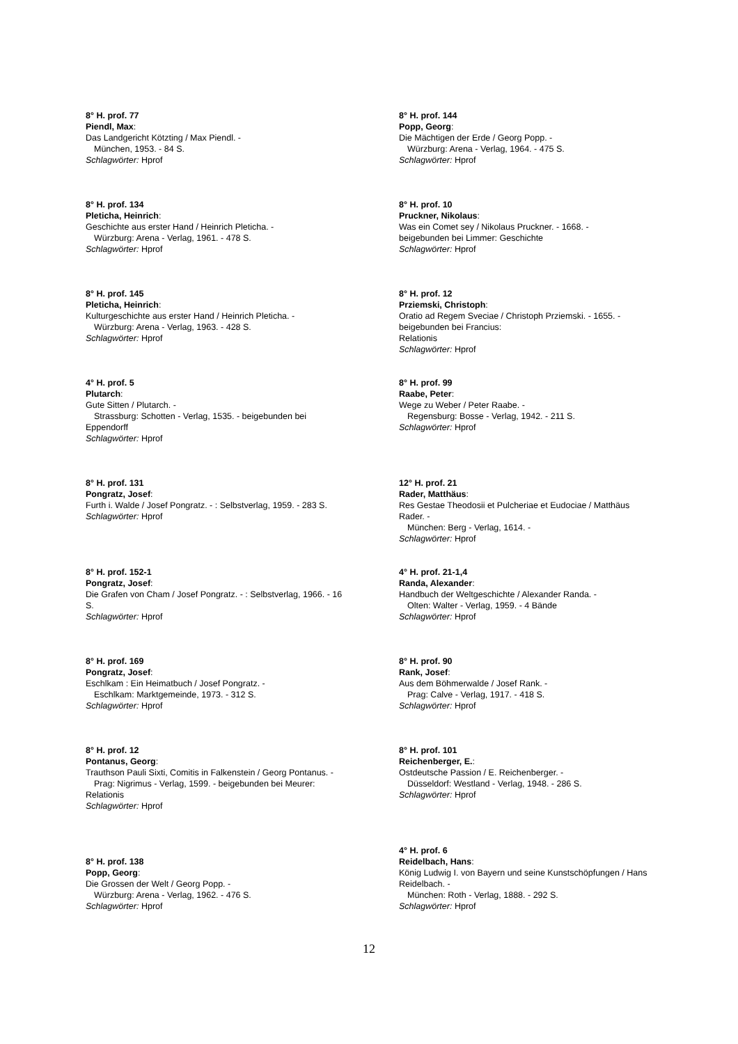8° H. prof. 77
Piendl, Max:
Das Landgericht Kötzting / Max Piendl. -
München, 1953. - 84 S.
Schlagwörter: Hprof
8° H. prof. 134
Pleticha, Heinrich:
Geschichte aus erster Hand / Heinrich Pleticha. -
Würzburg: Arena - Verlag, 1961. - 478 S.
Schlagwörter: Hprof
8° H. prof. 145
Pleticha, Heinrich:
Kulturgeschichte aus erster Hand / Heinrich Pleticha. -
Würzburg: Arena - Verlag, 1963. - 428 S.
Schlagwörter: Hprof
4° H. prof. 5
Plutarch:
Gute Sitten / Plutarch. -
Strassburg: Schotten - Verlag, 1535. - beigebunden bei
Eppendorff
Schlagwörter: Hprof
8° H. prof. 131
Pongratz, Josef:
Furth i. Walde / Josef Pongratz. - : Selbstverlag, 1959. - 283 S.
Schlagwörter: Hprof
8° H. prof. 152-1
Pongratz, Josef:
Die Grafen von Cham / Josef Pongratz. - : Selbstverlag, 1966. - 16 S.
Schlagwörter: Hprof
8° H. prof. 169
Pongratz, Josef:
Eschlkam : Ein Heimatbuch / Josef Pongratz. -
Eschlkam: Marktgemeinde, 1973. - 312 S.
Schlagwörter: Hprof
8° H. prof. 12
Pontanus, Georg:
Trauthson Pauli Sixti, Comitis in Falkenstein / Georg Pontanus. -
Prag: Nigrimus - Verlag, 1599. - beigebunden bei Meurer:
Relationis
Schlagwörter: Hprof
8° H. prof. 138
Popp, Georg:
Die Grossen der Welt / Georg Popp. -
Würzburg: Arena - Verlag, 1962. - 476 S.
Schlagwörter: Hprof
8° H. prof. 144
Popp, Georg:
Die Mächtigen der Erde / Georg Popp. -
Würzburg: Arena - Verlag, 1964. - 475 S.
Schlagwörter: Hprof
8° H. prof. 10
Pruckner, Nikolaus:
Was ein Comet sey / Nikolaus Pruckner. - 1668. -
beigebunden bei Limmer: Geschichte
Schlagwörter: Hprof
8° H. prof. 12
Prziemski, Christoph:
Oratio ad Regem Sveciae / Christoph Prziemski. - 1655. -
beigebunden bei Francius:
Relationis
Schlagwörter: Hprof
8° H. prof. 99
Raabe, Peter:
Wege zu Weber / Peter Raabe. -
Regensburg: Bosse - Verlag, 1942. - 211 S.
Schlagwörter: Hprof
12° H. prof. 21
Rader, Matthäus:
Res Gestae Theodosii et Pulcheriae et Eudociae / Matthäus Rader. -
München: Berg - Verlag, 1614. -
Schlagwörter: Hprof
4° H. prof. 21-1,4
Randa, Alexander:
Handbuch der Weltgeschichte / Alexander Randa. -
Olten: Walter - Verlag, 1959. - 4 Bände
Schlagwörter: Hprof
8° H. prof. 90
Rank, Josef:
Aus dem Böhmerwalde / Josef Rank. -
Prag: Calve - Verlag, 1917. - 418 S.
Schlagwörter: Hprof
8° H. prof. 101
Reichenberger, E.:
Ostdeutsche Passion / E. Reichenberger. -
Düsseldorf: Westland - Verlag, 1948. - 286 S.
Schlagwörter: Hprof
4° H. prof. 6
Reidelbach, Hans:
König Ludwig I. von Bayern und seine Kunstschöpfungen / Hans Reidelbach. -
München: Roth - Verlag, 1888. - 292 S.
Schlagwörter: Hprof
12